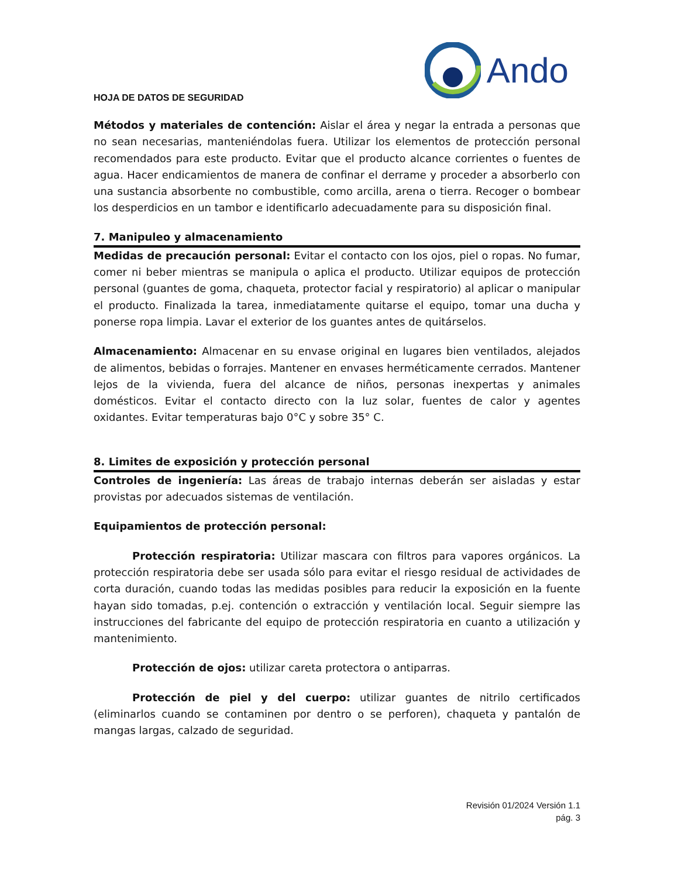HOJA DE DATOS DE SEGURIDAD
Ando
Métodos y materiales de contención: Aislar el área y negar la entrada a personas que no sean necesarias, manteniéndolas fuera. Utilizar los elementos de protección personal recomendados para este producto. Evitar que el producto alcance corrientes o fuentes de agua. Hacer endicamientos de manera de confinar el derrame y proceder a absorberlo con una sustancia absorbente no combustible, como arcilla, arena o tierra. Recoger o bombear los desperdicios en un tambor e identificarlo adecuadamente para su disposición final.
7. Manipuleo y almacenamiento
Medidas de precaución personal: Evitar el contacto con los ojos, piel o ropas. No fumar, comer ni beber mientras se manipula o aplica el producto. Utilizar equipos de protección personal (guantes de goma, chaqueta, protector facial y respiratorio) al aplicar o manipular el producto. Finalizada la tarea, inmediatamente quitarse el equipo, tomar una ducha y ponerse ropa limpia. Lavar el exterior de los guantes antes de quitárselos.
Almacenamiento: Almacenar en su envase original en lugares bien ventilados, alejados de alimentos, bebidas o forrajes. Mantener en envases herméticamente cerrados. Mantener lejos de la vivienda, fuera del alcance de niños, personas inexpertas y animales domésticos. Evitar el contacto directo con la luz solar, fuentes de calor y agentes oxidantes. Evitar temperaturas bajo 0°C y sobre 35° C.
8. Limites de exposición y protección personal
Controles de ingeniería: Las áreas de trabajo internas deberán ser aisladas y estar provistas por adecuados sistemas de ventilación.
Equipamientos de protección personal:
Protección respiratoria: Utilizar mascara con filtros para vapores orgánicos. La protección respiratoria debe ser usada sólo para evitar el riesgo residual de actividades de corta duración, cuando todas las medidas posibles para reducir la exposición en la fuente hayan sido tomadas, p.ej. contención o extracción y ventilación local. Seguir siempre las instrucciones del fabricante del equipo de protección respiratoria en cuanto a utilización y mantenimiento.
Protección de ojos: utilizar careta protectora o antiparras.
Protección de piel y del cuerpo: utilizar guantes de nitrilo certificados (eliminarlos cuando se contaminen por dentro o se perforen), chaqueta y pantalón de mangas largas, calzado de seguridad.
Revisión 01/2024 Versión 1.1
pág. 3